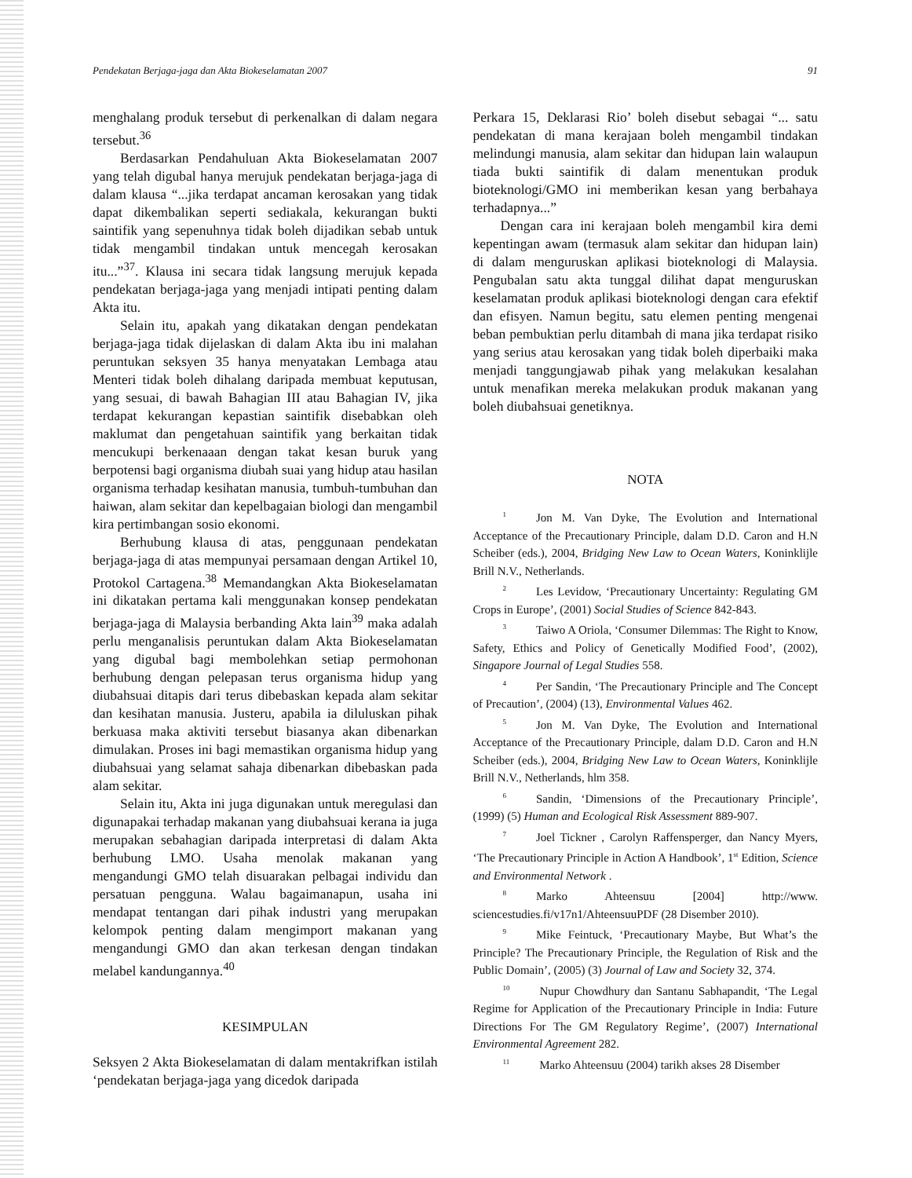Pendekatan Berjaga-jaga dan Akta Biokeselamatan 2007 91
menghalang produk tersebut di perkenalkan di dalam negara tersebut.<sup>36</sup>
Berdasarkan Pendahuluan Akta Biokeselamatan 2007 yang telah digubal hanya merujuk pendekatan berjaga-jaga di dalam klausa “...jika terdapat ancaman kerosakan yang tidak dapat dikembalikan seperti sediakala, kekurangan bukti saintifik yang sepenuhnya tidak boleh dijadikan sebab untuk tidak mengambil tindakan untuk mencegah kerosakan itu...”<sup>37</sup>. Klausa ini secara tidak langsung merujuk kepada pendekatan berjaga-jaga yang menjadi intipati penting dalam Akta itu.
Selain itu, apakah yang dikatakan dengan pendekatan berjaga-jaga tidak dijelaskan di dalam Akta ibu ini malahan peruntukan seksyen 35 hanya menyatakan Lembaga atau Menteri tidak boleh dihalang daripada membuat keputusan, yang sesuai, di bawah Bahagian III atau Bahagian IV, jika terdapat kekurangan kepastian saintifik disebabkan oleh maklumat dan pengetahuan saintifik yang berkaitan tidak mencukupi berkenaaan dengan takat kesan buruk yang berpotensi bagi organisma diubah suai yang hidup atau hasilan organisma terhadap kesihatan manusia, tumbuh-tumbuhan dan haiwan, alam sekitar dan kepelbagaian biologi dan mengambil kira pertimbangan sosio ekonomi.
Berhubung klausa di atas, penggunaan pendekatan berjaga-jaga di atas mempunyai persamaan dengan Artikel 10, Protokol Cartagena.<sup>38</sup> Memandangkan Akta Biokeselamatan ini dikatakan pertama kali menggunakan konsep pendekatan berjaga-jaga di Malaysia berbanding Akta lain<sup>39</sup> maka adalah perlu menganalisis peruntukan dalam Akta Biokeselamatan yang digubal bagi membolehkan setiap permohonan berhubung dengan pelepasan terus organisma hidup yang diubahsuai ditapis dari terus dibebaskan kepada alam sekitar dan kesihatan manusia. Justeru, apabila ia diluluskan pihak berkuasa maka aktiviti tersebut biasanya akan dibenarkan dimulakan. Proses ini bagi memastikan organisma hidup yang diubahsuai yang selamat sahaja dibenarkan dibebaskan pada alam sekitar.
Selain itu, Akta ini juga digunakan untuk meregulasi dan digunapakai terhadap makanan yang diubahsuai kerana ia juga merupakan sebahagian daripada interpretasi di dalam Akta berhubung LMO. Usaha menolak makanan yang mengandungi GMO telah disuarakan pelbagai individu dan persatuan pengguna. Walau bagaimanapun, usaha ini mendapat tentangan dari pihak industri yang merupakan kelompok penting dalam mengimport makanan yang mengandungi GMO dan akan terkesan dengan tindakan melabel kandungannya.<sup>40</sup>
KESIMPULAN
Seksyen 2 Akta Biokeselamatan di dalam mentakrifkan istilah ‘pendekatan berjaga-jaga yang dicedok daripada
Perkara 15, Deklarasi Rio’ boleh disebut sebagai “... satu pendekatan di mana kerajaan boleh mengambil tindakan melindungi manusia, alam sekitar dan hidupan lain walaupun tiada bukti saintifik di dalam menentukan produk bioteknologi/GMO ini memberikan kesan yang berbahaya terhadapnya...”
Dengan cara ini kerajaan boleh mengambil kira demi kepentingan awam (termasuk alam sekitar dan hidupan lain) di dalam menguruskan aplikasi bioteknologi di Malaysia. Pengubalan satu akta tunggal dilihat dapat menguruskan keselamatan produk aplikasi bioteknologi dengan cara efektif dan efisyen. Namun begitu, satu elemen penting mengenai beban pembuktian perlu ditambah di mana jika terdapat risiko yang serius atau kerosakan yang tidak boleh diperbaiki maka menjadi tanggungjawab pihak yang melakukan kesalahan untuk menafikan mereka melakukan produk makanan yang boleh diubahsuai genetiknya.
NOTA
<sup>1</sup> Jon M. Van Dyke, The Evolution and International Acceptance of the Precautionary Principle, dalam D.D. Caron and H.N Scheiber (eds.), 2004, Bridging New Law to Ocean Waters, Koninklijle Brill N.V., Netherlands.
<sup>2</sup> Les Levidow, ‘Precautionary Uncertainty: Regulating GM Crops in Europe’, (2001) Social Studies of Science 842-843.
<sup>3</sup> Taiwo A Oriola, ‘Consumer Dilemmas: The Right to Know, Safety, Ethics and Policy of Genetically Modified Food’, (2002), Singapore Journal of Legal Studies 558.
<sup>4</sup> Per Sandin, ‘The Precautionary Principle and The Concept of Precaution’, (2004) (13), Environmental Values 462.
<sup>5</sup> Jon M. Van Dyke, The Evolution and International Acceptance of the Precautionary Principle, dalam D.D. Caron and H.N Scheiber (eds.), 2004, Bridging New Law to Ocean Waters, Koninklijle Brill N.V., Netherlands, hlm 358.
<sup>6</sup> Sandin, ‘Dimensions of the Precautionary Principle’, (1999) (5) Human and Ecological Risk Assessment 889-907.
<sup>7</sup> Joel Tickner , Carolyn Raffensperger, dan Nancy Myers, ‘The Precautionary Principle in Action A Handbook’, 1<sup>st</sup> Edition, Science and Environmental Network .
<sup>8</sup> Marko Ahteensuu [2004] http://www. sciencestudies.fi/v17n1/AhteensuuPDF (28 Disember 2010).
<sup>9</sup> Mike Feintuck, ‘Precautionary Maybe, But What’s the Principle? The Precautionary Principle, the Regulation of Risk and the Public Domain’, (2005) (3) Journal of Law and Society 32, 374.
<sup>10</sup> Nupur Chowdhury dan Santanu Sabhapandit, ‘The Legal Regime for Application of the Precautionary Principle in India: Future Directions For The GM Regulatory Regime’, (2007) International Environmental Agreement 282.
<sup>11</sup> Marko Ahteensuu (2004) tarikh akses 28 Disember